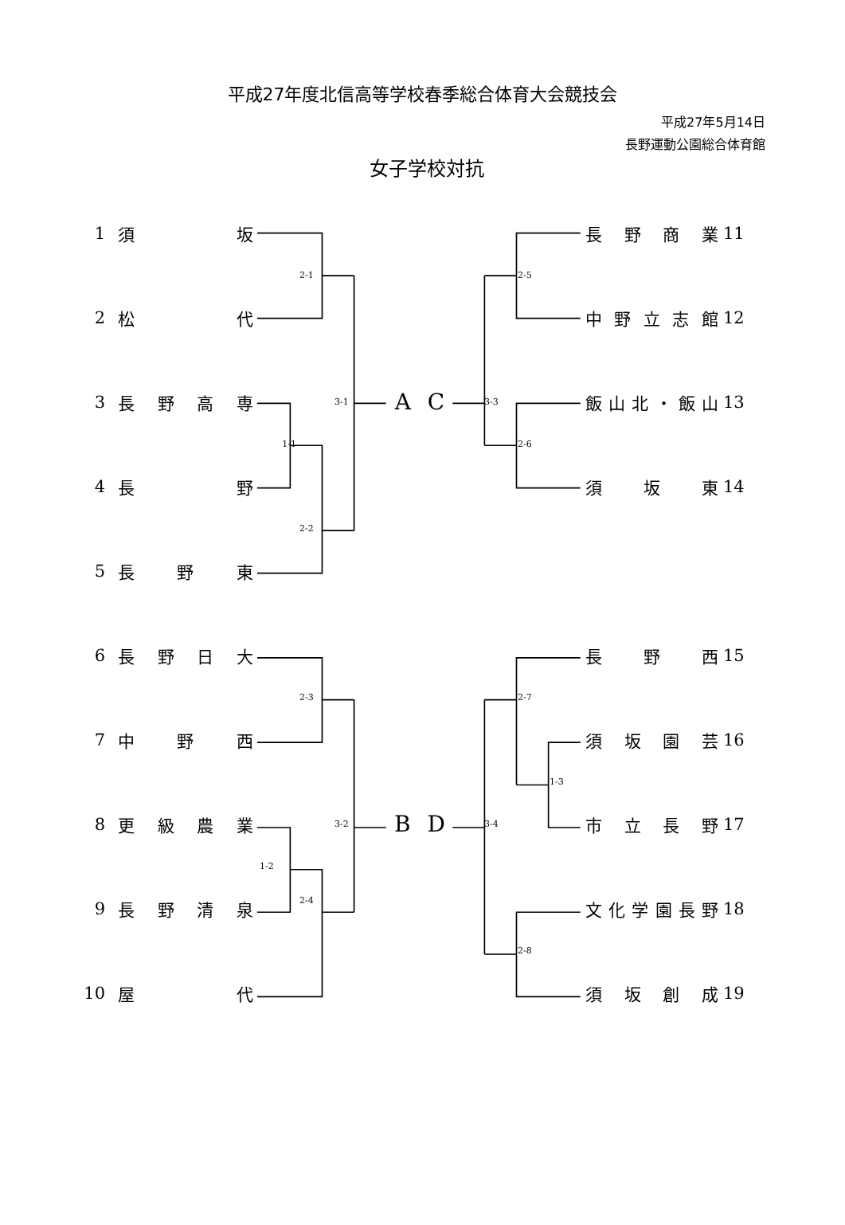平成27年度北信高等学校春季総合体育大会競技会
平成27年5月14日
長野運動公園総合体育館
女子学校対抗
1
須 坂
長 野 商 業
11
2-1
2-5
2
松 代
中 野 立 志 館
12
3
長 野 高 専
3-1
A C
3-3
飯 山 北 ・ 飯 山
13
1-1
2-6
4
長 野
須 坂 東
14
2-2
5
長 野 東
6
長 野 日 大
長 野 西
15
2-3
2-7
7
中 野 西
須 坂 園 芸
16
1-3
8
更 級 農 業
3-2
B D
3-4
市 立 長 野
17
1-2
9
長 野 清 泉
2-4
文 化 学 園 長 野
18
2-8
10
屋 代
須 坂 創 成
19